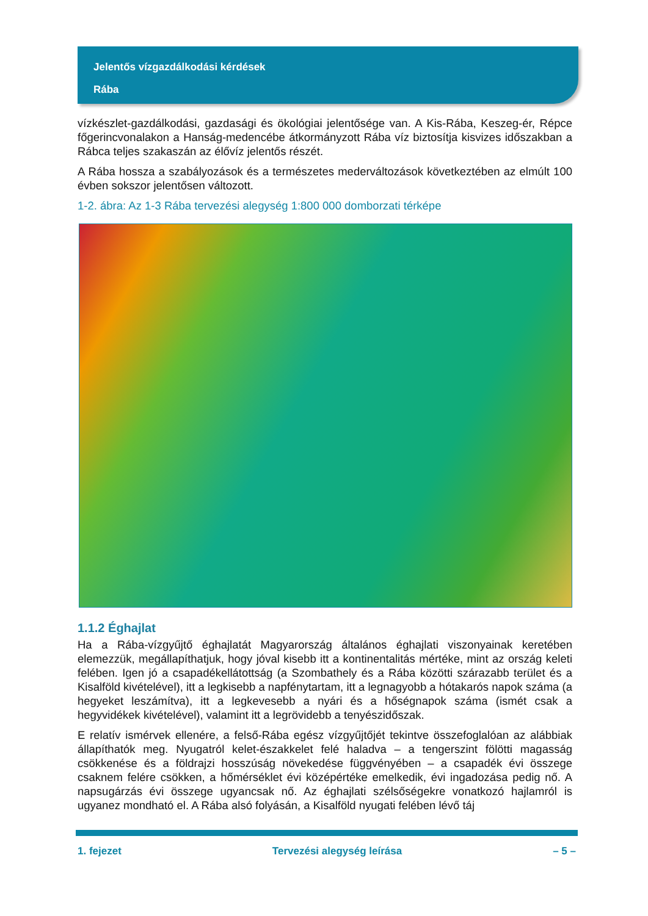Jelentős vízgazdálkodási kérdések
Rába
vízkészlet-gazdálkodási, gazdasági és ökológiai jelentősége van. A Kis-Rába, Keszeg-ér, Répce főgerincvonalakon a Hanság-medencébe átkormányzott Rába víz biztosítja kisvizes időszakban a Rábca teljes szakaszán az élővíz jelentős részét.
A Rába hossza a szabályozások és a természetes mederváltozások következtében az elmúlt 100 évben sokszor jelentősen változott.
1-2. ábra: Az 1-3 Rába tervezési alegység 1:800 000 domborzati térképe
1.1.2 Éghajlat
Ha a Rába-vízgyűjtő éghajlatát Magyarország általános éghajlati viszonyainak keretében elemezzük, megállapíthatjuk, hogy jóval kisebb itt a kontinentalitás mértéke, mint az ország keleti felében. Igen jó a csapadékellátottság (a Szombathely és a Rába közötti szárazabb terület és a Kisalföld kivételével), itt a legkisebb a napfénytartam, itt a legnagyobb a hótakarós napok száma (a hegyeket leszámítva), itt a legkevesebb a nyári és a hőségnapok száma (ismét csak a hegyvidékek kivételével), valamint itt a legrövidebb a tenyészidőszak.
E relatív ismérvek ellenére, a felső-Rába egész vízgyűjtőjét tekintve összefoglalóan az alábbiak állapíthatók meg. Nyugatról kelet-északkelet felé haladva – a tengerszint fölötti magasság csökkenése és a földrajzi hosszúság növekedése függvényében – a csapadék évi összege csaknem felére csökken, a hőmérséklet évi középértéke emelkedik, évi ingadozása pedig nő. A napsugárzás évi összege ugyancsak nő. Az éghajlati szélsőségekre vonatkozó hajlamról is ugyanez mondható el. A Rába alsó folyásán, a Kisalföld nyugati felében lévő táj
1. fejezet Tervezési alegység leírása – 5 –